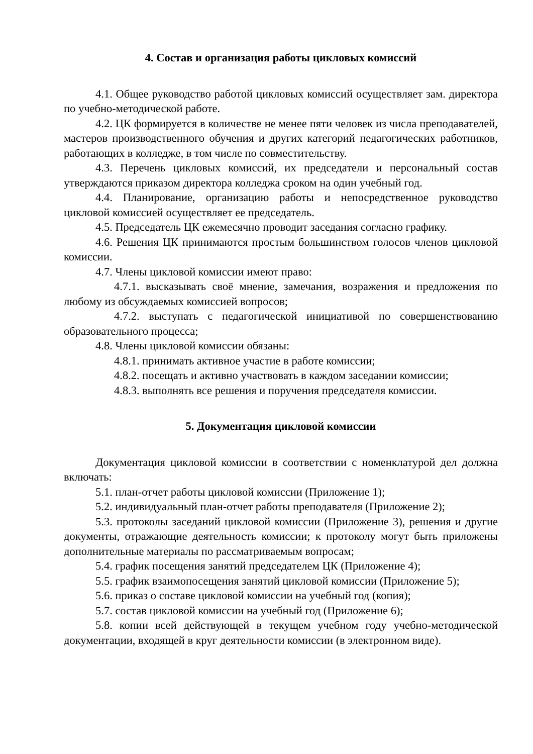4. Состав и организация работы цикловых комиссий
4.1. Общее руководство работой цикловых комиссий осуществляет зам. директора по учебно-методической работе.
4.2. ЦК формируется в количестве не менее пяти человек из числа преподавателей, мастеров производственного обучения и других категорий педагогических работников, работающих в колледже, в том числе по совместительству.
4.3. Перечень цикловых комиссий, их председатели и персональный состав утверждаются приказом директора колледжа сроком на один учебный год.
4.4. Планирование, организацию работы и непосредственное руководство цикловой комиссией осуществляет ее председатель.
4.5. Председатель ЦК ежемесячно проводит заседания согласно графику.
4.6. Решения ЦК принимаются простым большинством голосов членов цикловой комиссии.
4.7. Члены цикловой комиссии имеют право:
4.7.1. высказывать своё мнение, замечания, возражения и предложения по любому из обсуждаемых комиссией вопросов;
4.7.2. выступать с педагогической инициативой по совершенствованию образовательного процесса;
4.8. Члены цикловой комиссии обязаны:
4.8.1. принимать активное участие в работе комиссии;
4.8.2. посещать и активно участвовать в каждом заседании комиссии;
4.8.3. выполнять все решения и поручения председателя комиссии.
5. Документация цикловой комиссии
Документация цикловой комиссии в соответствии с номенклатурой дел должна включать:
5.1. план-отчет работы цикловой комиссии (Приложение 1);
5.2. индивидуальный план-отчет работы преподавателя (Приложение 2);
5.3. протоколы заседаний цикловой комиссии (Приложение 3), решения и другие документы, отражающие деятельность комиссии; к протоколу могут быть приложены дополнительные материалы по рассматриваемым вопросам;
5.4. график посещения занятий председателем ЦК (Приложение 4);
5.5. график взаимопосещения занятий цикловой комиссии (Приложение 5);
5.6. приказ о составе цикловой комиссии на учебный год (копия);
5.7. состав цикловой комиссии на учебный год (Приложение 6);
5.8. копии всей действующей в текущем учебном году учебно-методической документации, входящей в круг деятельности комиссии (в электронном виде).